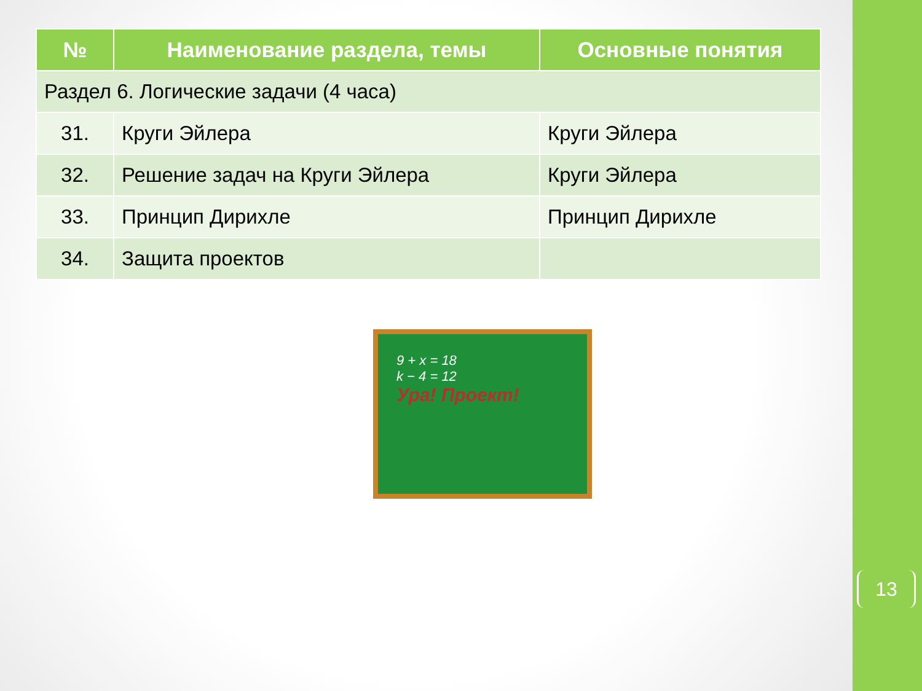| № | Наименование раздела, темы | Основные понятия |
| --- | --- | --- |
| Раздел 6. Логические задачи (4 часа) | | |
| 31. | Круги Эйлера | Круги Эйлера |
| 32. | Решение задач на Круги Эйлера | Круги Эйлера |
| 33. | Принцип Дирихле | Принцип Дирихле |
| 34. | Защита проектов | |
9 + x = 18
k − 4 = 12
Ура! Проект!
13